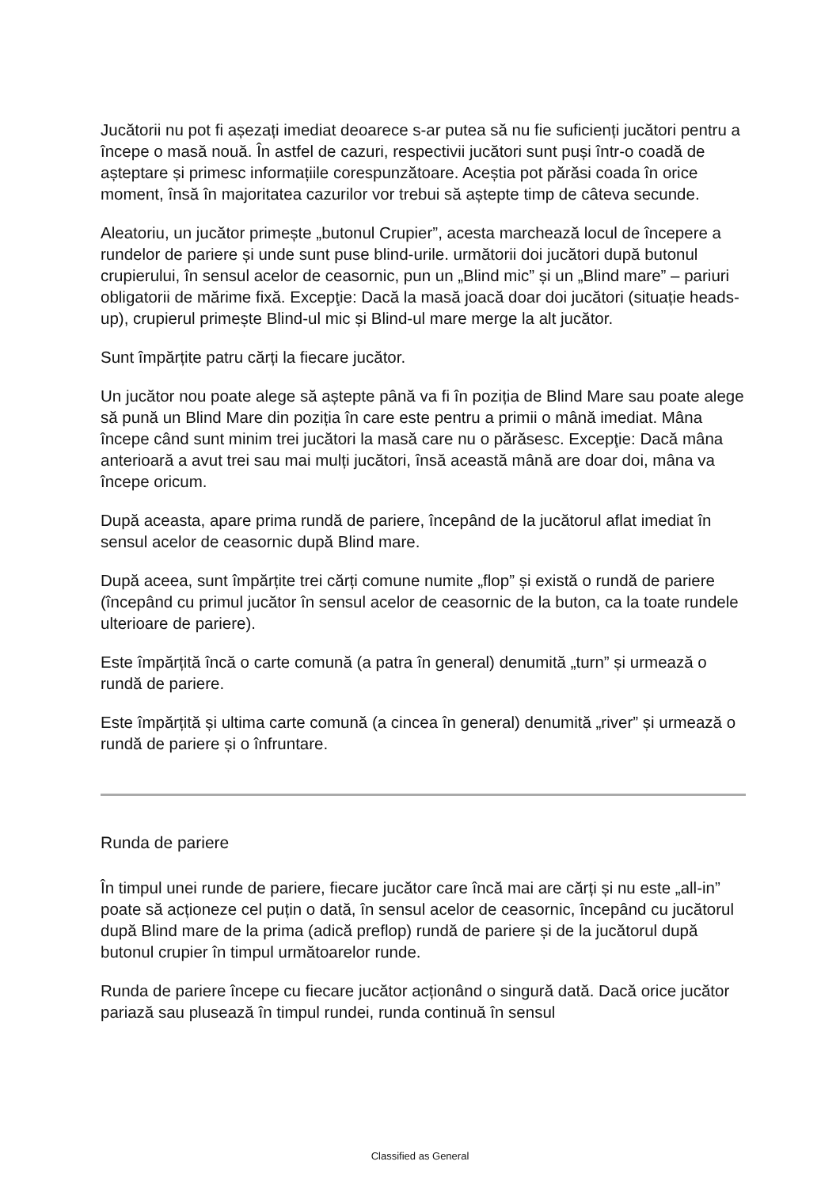Jucătorii nu pot fi așezați imediat deoarece s-ar putea să nu fie suficienți jucători pentru a începe o masă nouă. În astfel de cazuri, respectivii jucători sunt puși într-o coadă de așteptare și primesc informațiile corespunzătoare. Aceștia pot părăsi coada în orice moment, însă în majoritatea cazurilor vor trebui să aștepte timp de câteva secunde.
Aleatoriu, un jucător primește „butonul Crupier”, acesta marchează locul de începere a rundelor de pariere și unde sunt puse blind-urile. următorii doi jucători după butonul crupierului, în sensul acelor de ceasornic, pun un „Blind mic” și un „Blind mare” – pariuri obligatorii de mărime fixă. Excepţie: Dacă la masă joacă doar doi jucători (situație heads-up), crupierul primește Blind-ul mic și Blind-ul mare merge la alt jucător.
Sunt împărțite patru cărți la fiecare jucător.
Un jucător nou poate alege să aștepte până va fi în poziția de Blind Mare sau poate alege să pună un Blind Mare din poziția în care este pentru a primii o mână imediat. Mâna începe când sunt minim trei jucători la masă care nu o părăsesc. Excepţie: Dacă mâna anterioară a avut trei sau mai mulți jucători, însă această mână are doar doi, mâna va începe oricum.
După aceasta, apare prima rundă de pariere, începând de la jucătorul aflat imediat în sensul acelor de ceasornic după Blind mare.
După aceea, sunt împărțite trei cărți comune numite „flop” și există o rundă de pariere (începând cu primul jucător în sensul acelor de ceasornic de la buton, ca la toate rundele ulterioare de pariere).
Este împărțită încă o carte comună (a patra în general) denumită „turn” și urmează o rundă de pariere.
Este împărțită și ultima carte comună (a cincea în general) denumită „river” și urmează o rundă de pariere și o înfruntare.
Runda de pariere
În timpul unei runde de pariere, fiecare jucător care încă mai are cărți și nu este „all-in” poate să acționeze cel puțin o dată, în sensul acelor de ceasornic, începând cu jucătorul după Blind mare de la prima (adică preflop) rundă de pariere și de la jucătorul după butonul crupier în timpul următoarelor runde.
Runda de pariere începe cu fiecare jucător acționând o singură dată. Dacă orice jucător pariază sau plusează în timpul rundei, runda continuă în sensul
Classified as General